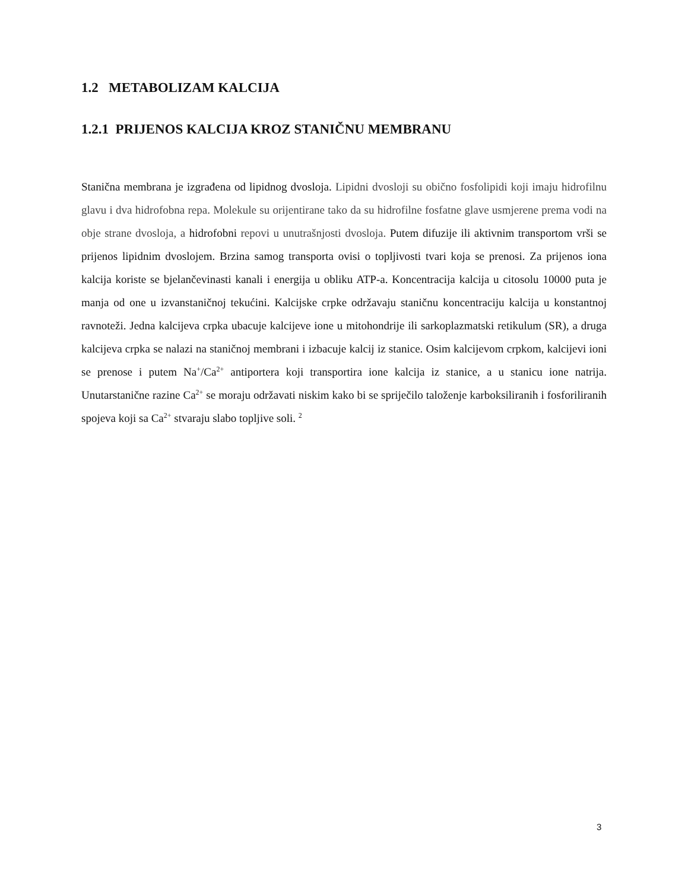1.2 METABOLIZAM KALCIJA
1.2.1 PRIJENOS KALCIJA KROZ STANIČNU MEMBRANU
Stanična membrana je izgrađena od lipidnog dvosloja. Lipidni dvosloji su obično fosfolipidi koji imaju hidrofilnu glavu i dva hidrofobna repa. Molekule su orijentirane tako da su hidrofilne fosfatne glave usmjerene prema vodi na obje strane dvosloja, a hidrofobni repovi u unutrašnjosti dvosloja. Putem difuzije ili aktivnim transportom vrši se prijenos lipidnim dvoslojem. Brzina samog transporta ovisi o topljivosti tvari koja se prenosi. Za prijenos iona kalcija koriste se bjelančevinasti kanali i energija u obliku ATP-a. Koncentracija kalcija u citosolu 10000 puta je manja od one u izvanstaničnoj tekućini. Kalcijske crpke održavaju staničnu koncentraciju kalcija u konstantnoj ravnoteži. Jedna kalcijeva crpka ubacuje kalcijeve ione u mitohondrije ili sarkoplazmatski retikulum (SR), a druga kalcijeva crpka se nalazi na staničnoj membrani i izbacuje kalcij iz stanice. Osim kalcijevom crpkom, kalcijevi ioni se prenose i putem Na<sup>+</sup>/Ca<sup>2+</sup> antiportera koji transportira ione kalcija iz stanice, a u stanicu ione natrija. Unutarstanične razine Ca<sup>2+</sup> se moraju održavati niskim kako bi se spriječilo taloženje karboksiliranih i fosforiliranih spojeva koji sa Ca<sup>2+</sup> stvaraju slabo topljive soli. <sup>2</sup>
3